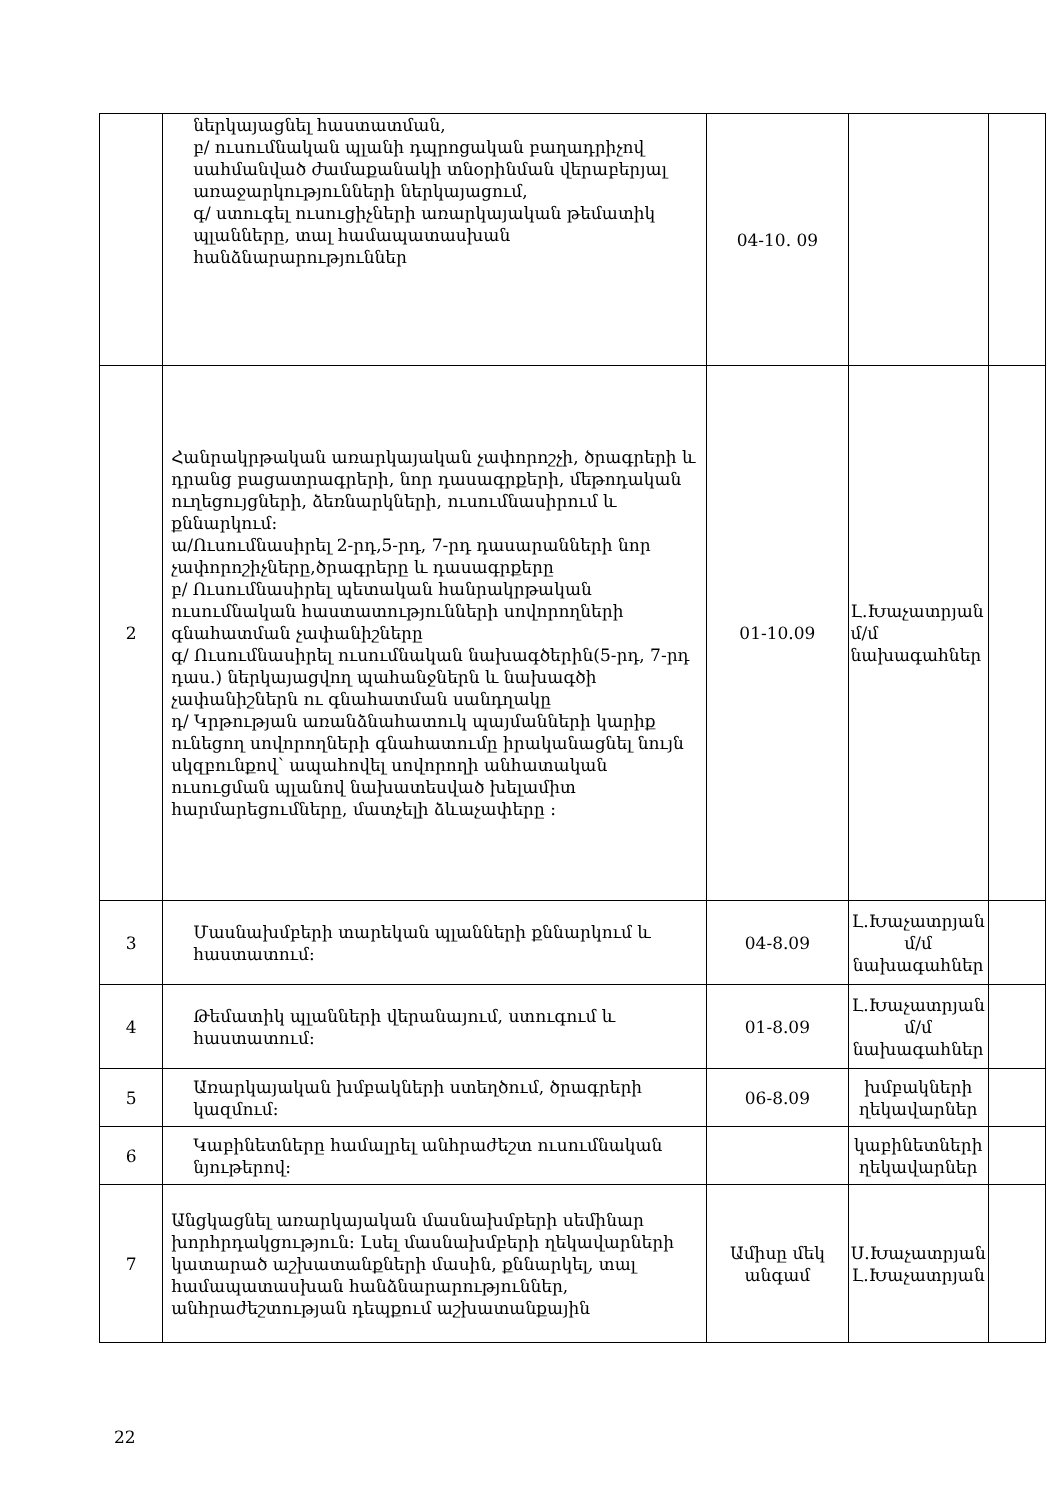| | ներկայացնել հաստատման, բ/ ուսումնական պլանի դպրոցական բաղադրիչով սահմանված ժամաքանակի տնօրինման վերաբերյալ առաջարկությունների ներկայացում, գ/ ստուգել ուսուցիչների առարկայական թեմատիկ պլանները, տալ համապատասխան հանձնարարություններ | 04-10. 09 | | |
| 2 | Հանրակրթական առարկայական չափորոշչի, ծրագրերի և դրանց բացատրագրերի, նոր դասագրքերի, մեթոդական ուղեցույցների, ձեռնարկների, ուսումնասիրում և քննարկում: ա/Ուսումնասիրել 2-րդ,5-րդ, 7-րդ դասարանների նոր չափորոշիչները,ծրագրերը և դասագրքերը բ/ Ուսումնասիրել պետական հանրակրթական ուսումնական հաստատությունների սովորողների գնահատման չափանիշները գ/ Ուսումնասիրել ուսումնական նախագծերին(5-րդ, 7-րդ դաս.) ներկայացվող պահանջներն և նախագծի չափանիշներն ու գնահատման սանդղակը դ/ Կրթության առանձնահատուկ պայմանների կարիք ունեցող սովորողների գնահատումը իրականացնել նույն սկզբունքով՝ ապահովել սովորողի անհատական ուսուցման պլանով նախատեսված խելամիտ հարմարեցումները, մատչելի ձևաչափերը : | 01-10.09 | Լ.Խաչատրյան մ/մ նախագահներ | |
| 3 | Մասնախմբերի տարեկան պլանների քննարկում և հաստատում: | 04-8.09 | Լ.Խաչատրյան մ/մ նախագահներ | |
| 4 | Թեմատիկ պլանների վերանայում, ստուգում և հաստատում: | 01-8.09 | Լ.Խաչատրյան մ/մ նախագահներ | |
| 5 | Առարկայական խմբակների ստեղծում, ծրագրերի կազմում: | 06-8.09 | խմբակների ղեկավարներ | |
| 6 | Կաբինետները համալրել անհրաժեշտ ուսումնական նյութերով: | | կաբինետների ղեկավարներ | |
| 7 | Անցկացնել առարկայական մասնախմբերի սեմինար խորհրդակցություն: Լսել մասնախմբերի ղեկավարների կատարած աշխատանքների մասին, քննարկել, տալ համապատասխան հանձնարարություններ, անհրաժեշտության դեպքում աշխատանքային | Ամիսը մեկ անգամ | Ս.Խաչատրյան Լ.Խաչատրյան | |
22